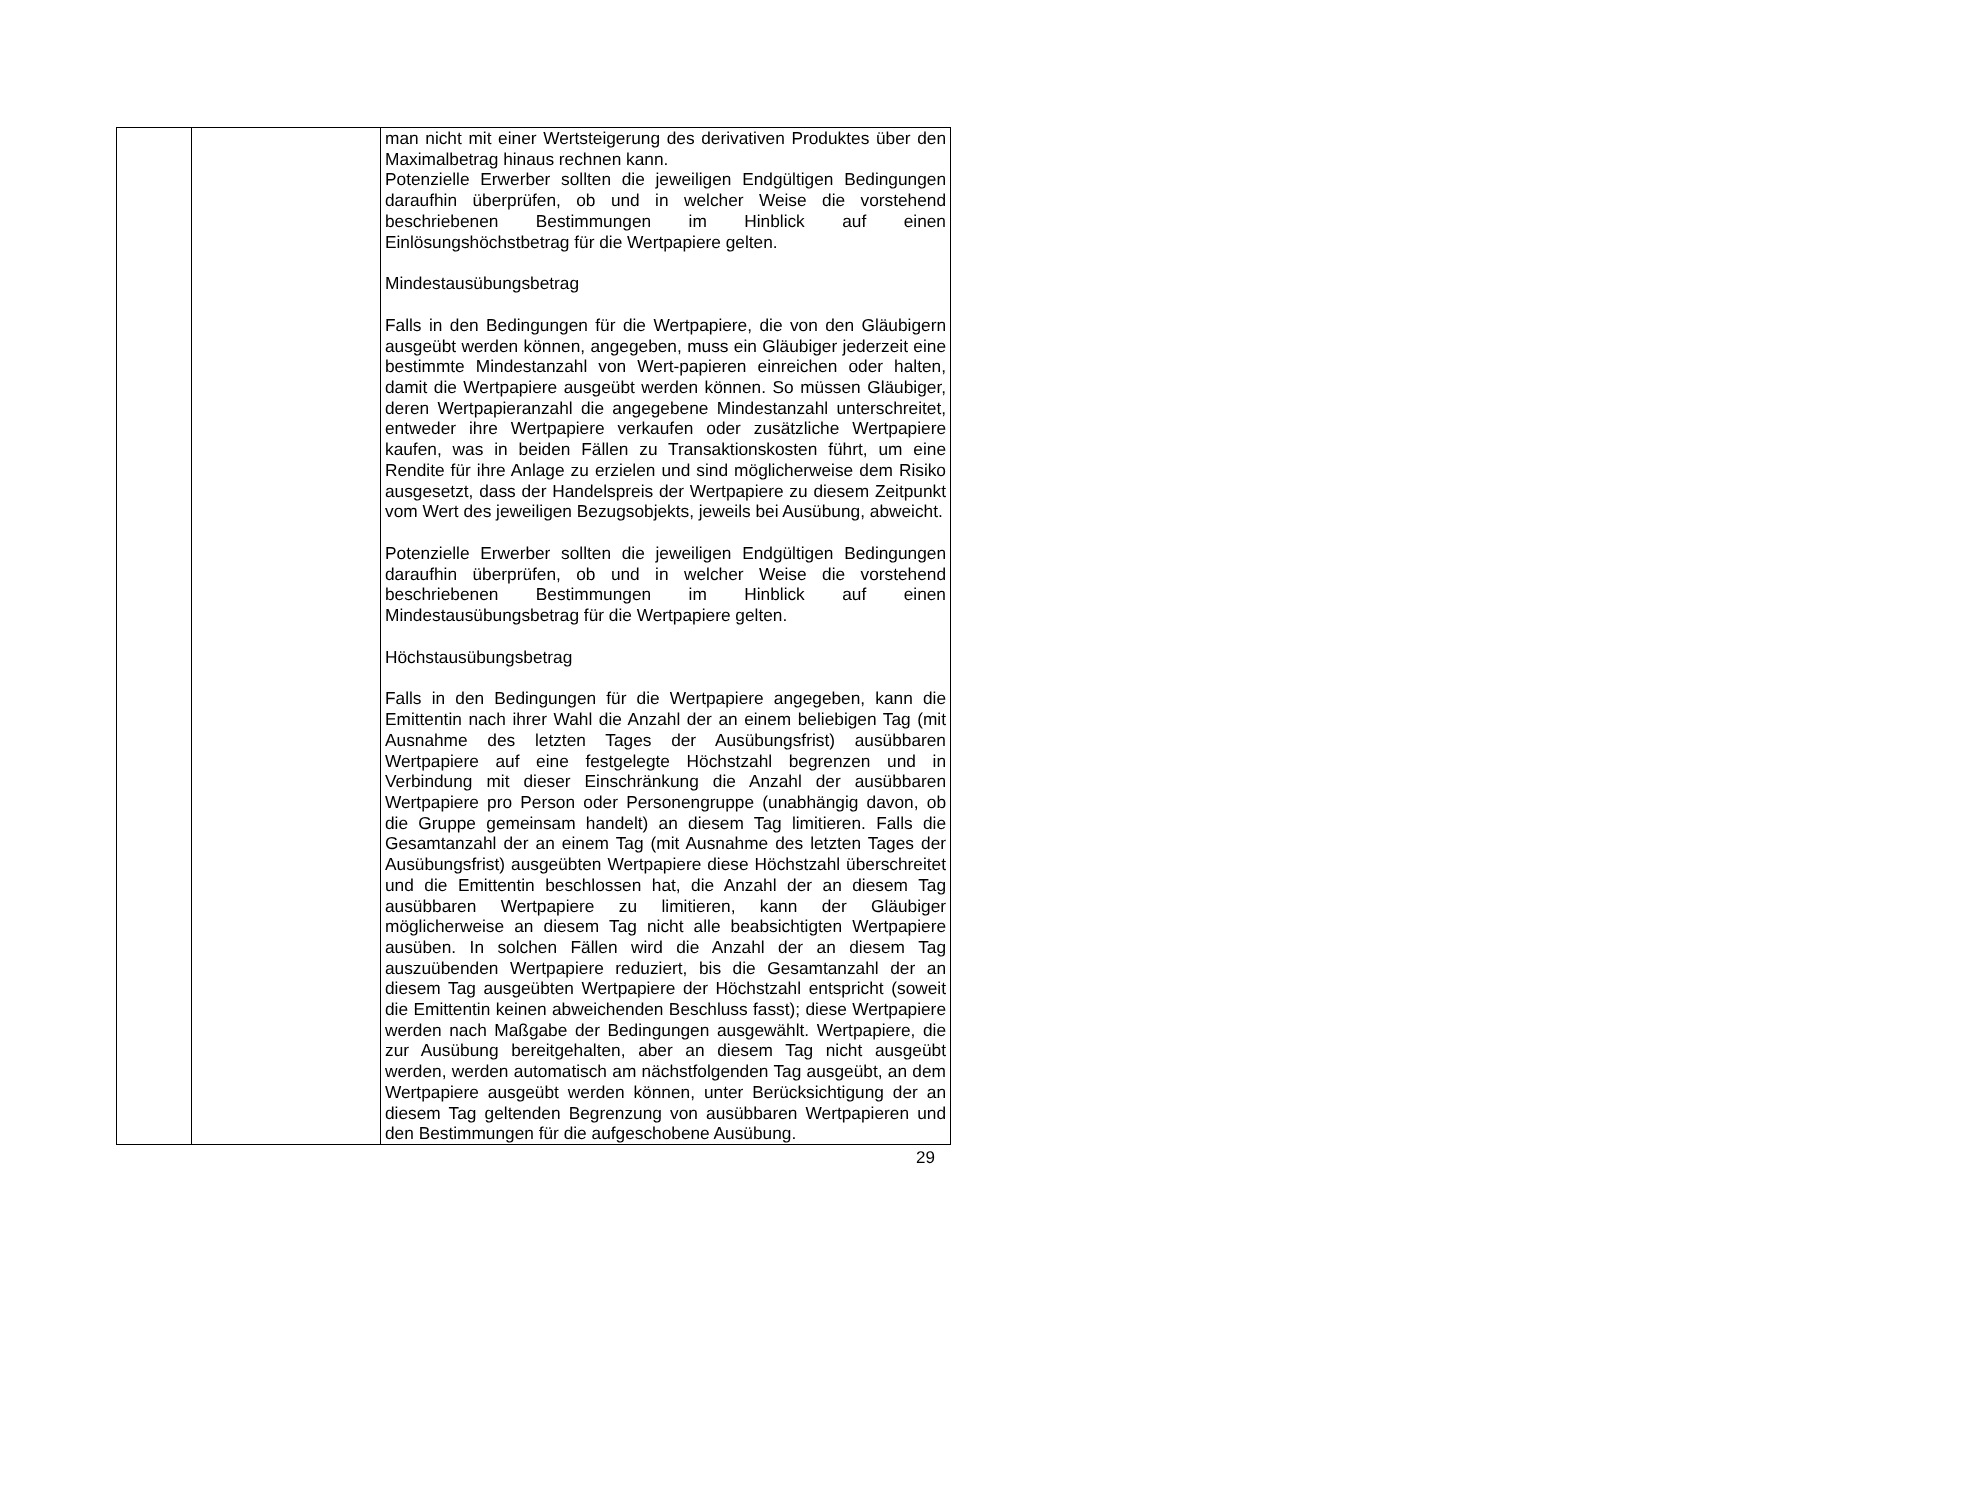| | | man nicht mit einer Wertsteigerung des derivativen Produktes über den Maximalbetrag hinaus rechnen kann. Potenzielle Erwerber sollten die jeweiligen Endgültigen Bedingungen daraufhin überprüfen, ob und in welcher Weise die vorstehend beschriebenen Bestimmungen im Hinblick auf einen Einlösungshöchstbetrag für die Wertpapiere gelten. Mindestausübungsbetrag Falls in den Bedingungen für die Wertpapiere, die von den Gläubigern ausgeübt werden können, angegeben, muss ein Gläubiger jederzeit eine bestimmte Mindestanzahl von Wert-papieren einreichen oder halten, damit die Wertpapiere ausgeübt werden können. So müssen Gläubiger, deren Wertpapieranzahl die angegebene Mindestanzahl unterschreitet, entweder ihre Wertpapiere verkaufen oder zusätzliche Wertpapiere kaufen, was in beiden Fällen zu Transaktionskosten führt, um eine Rendite für ihre Anlage zu erzielen und sind möglicherweise dem Risiko ausgesetzt, dass der Handelspreis der Wertpapiere zu diesem Zeitpunkt vom Wert des jeweiligen Bezugsobjekts, jeweils bei Ausübung, abweicht. Potenzielle Erwerber sollten die jeweiligen Endgültigen Bedingungen daraufhin überprüfen, ob und in welcher Weise die vorstehend beschriebenen Bestimmungen im Hinblick auf einen Mindestausübungsbetrag für die Wertpapiere gelten. Höchstausübungsbetrag Falls in den Bedingungen für die Wertpapiere angegeben, kann die Emittentin nach ihrer Wahl die Anzahl der an einem beliebigen Tag (mit Ausnahme des letzten Tages der Ausübungsfrist) ausübbaren Wertpapiere auf eine festgelegte Höchstzahl begrenzen und in Verbindung mit dieser Einschränkung die Anzahl der ausübbaren Wertpapiere pro Person oder Personengruppe (unabhängig davon, ob die Gruppe gemeinsam handelt) an diesem Tag limitieren. Falls die Gesamtanzahl der an einem Tag (mit Ausnahme des letzten Tages der Ausübungsfrist) ausgeübten Wertpapiere diese Höchstzahl überschreitet und die Emittentin beschlossen hat, die Anzahl der an diesem Tag ausübbaren Wertpapiere zu limitieren, kann der Gläubiger möglicherweise an diesem Tag nicht alle beabsichtigten Wertpapiere ausüben. In solchen Fällen wird die Anzahl der an diesem Tag auszuübenden Wertpapiere reduziert, bis die Gesamtanzahl der an diesem Tag ausgeübten Wertpapiere der Höchstzahl entspricht (soweit die Emittentin keinen abweichenden Beschluss fasst); diese Wertpapiere werden nach Maßgabe der Bedingungen ausgewählt. Wertpapiere, die zur Ausübung bereitgehalten, aber an diesem Tag nicht ausgeübt werden, werden automatisch am nächstfolgenden Tag ausgeübt, an dem Wertpapiere ausgeübt werden können, unter Berücksichtigung der an diesem Tag geltenden Begrenzung von ausübbaren Wertpapieren und den Bestimmungen für die aufgeschobene Ausübung. |
29